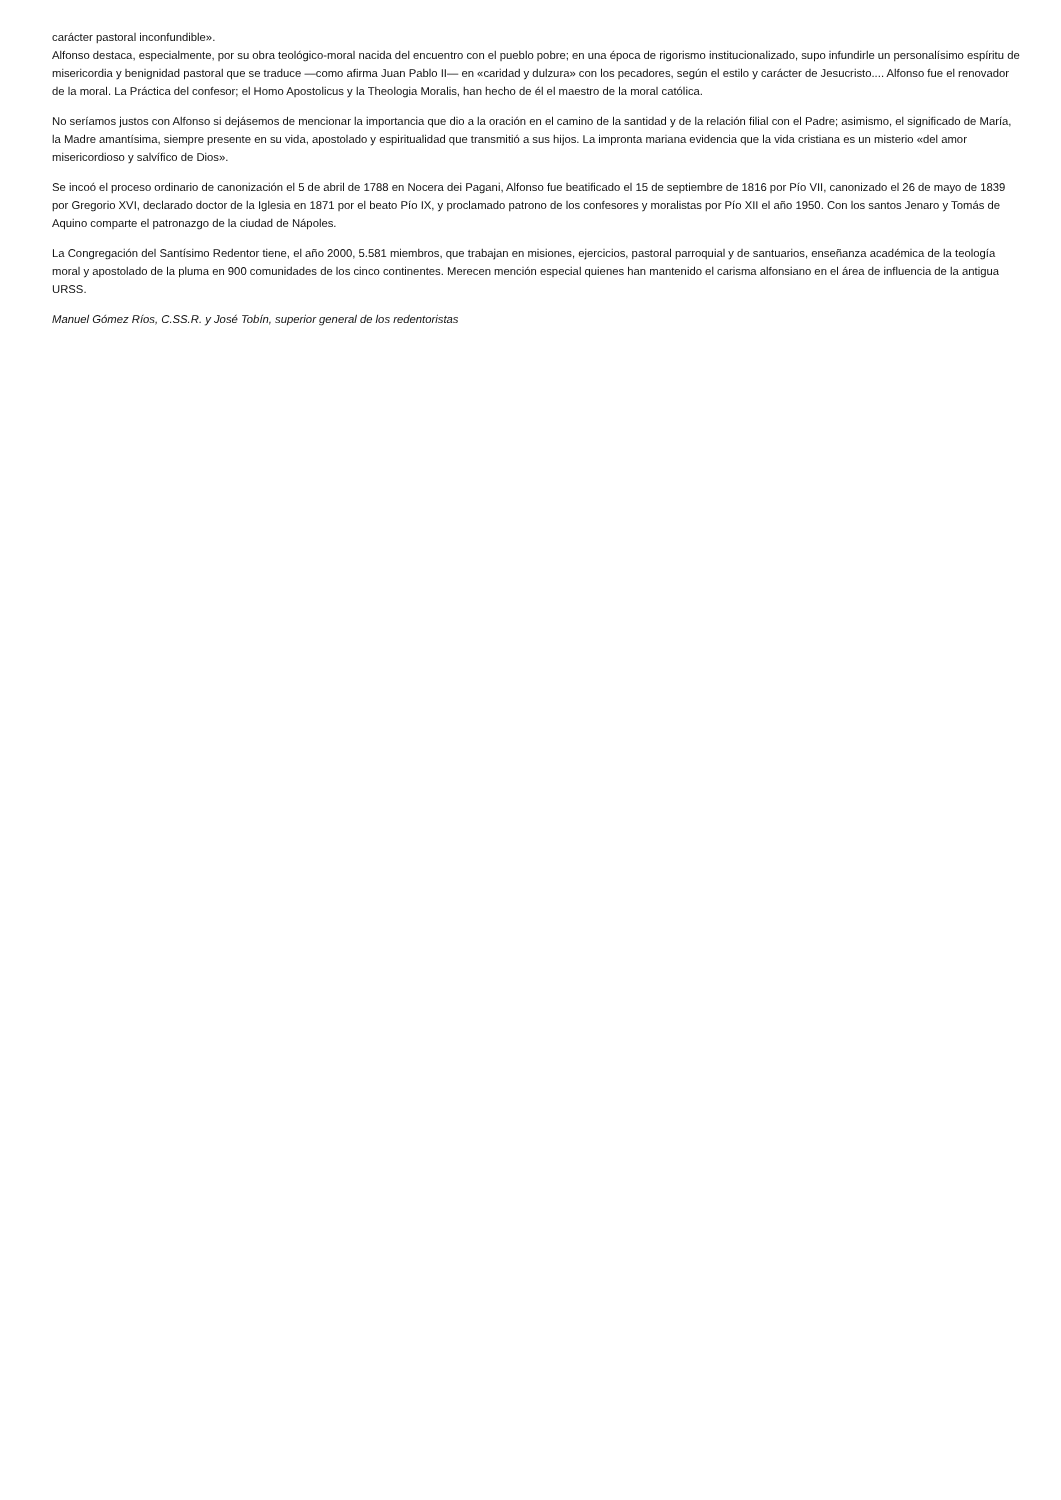carácter pastoral inconfundible».
Alfonso destaca, especialmente, por su obra teológico-moral nacida del encuentro con el pueblo pobre; en una época de rigorismo institucionalizado, supo infundirle un personalísimo espíritu de misericordia y benignidad pastoral que se traduce —como afirma Juan Pablo II— en «caridad y dulzura» con los pecadores, según el estilo y carácter de Jesucristo.... Alfonso fue el renovador de la moral. La Práctica del confesor; el Homo Apostolicus y la Theologia Moralis, han hecho de él el maestro de la moral católica.
No seríamos justos con Alfonso si dejásemos de mencionar la importancia que dio a la oración en el camino de la santidad y de la relación filial con el Padre; asimismo, el significado de María, la Madre amantísima, siempre presente en su vida, apostolado y espiritualidad que transmitió a sus hijos. La impronta mariana evidencia que la vida cristiana es un misterio «del amor misericordioso y salvífico de Dios».
Se incoó el proceso ordinario de canonización el 5 de abril de 1788 en Nocera dei Pagani, Alfonso fue beatificado el 15 de septiembre de 1816 por Pío VII, canonizado el 26 de mayo de 1839 por Gregorio XVI, declarado doctor de la Iglesia en 1871 por el beato Pío IX, y proclamado patrono de los confesores y moralistas por Pío XII el año 1950. Con los santos Jenaro y Tomás de Aquino comparte el patronazgo de la ciudad de Nápoles.
La Congregación del Santísimo Redentor tiene, el año 2000, 5.581 miembros, que trabajan en misiones, ejercicios, pastoral parroquial y de santuarios, enseñanza académica de la teología moral y apostolado de la pluma en 900 comunidades de los cinco continentes. Merecen mención especial quienes han mantenido el carisma alfonsiano en el área de influencia de la antigua URSS.
Manuel Gómez Ríos, C.SS.R. y José Tobín, superior general de los redentoristas